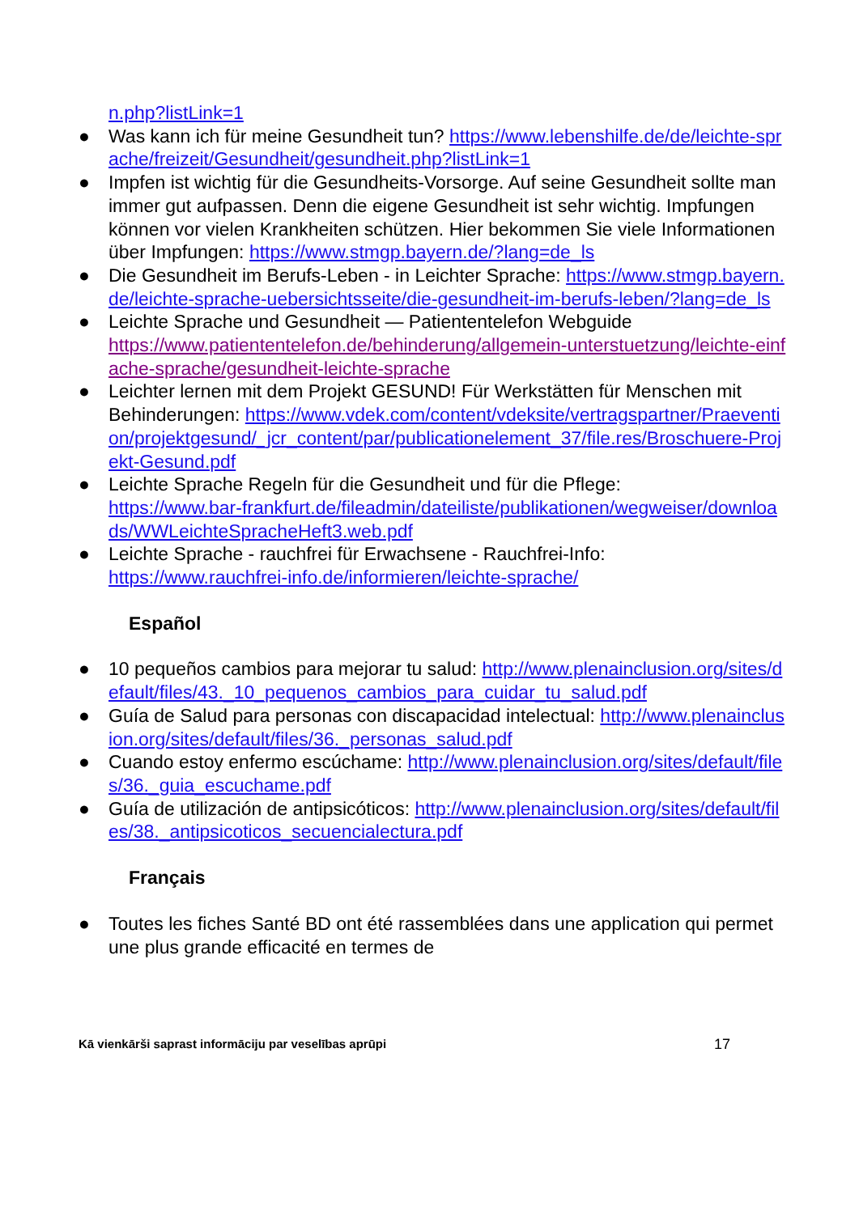n.php?listLink=1
● Was kann ich für meine Gesundheit tun? https://www.lebenshilfe.de/de/leichte-sprache/freizeit/Gesundheit/gesundheit.php?listLink=1
● Impfen ist wichtig für die Gesundheits-Vorsorge. Auf seine Gesundheit sollte man immer gut aufpassen. Denn die eigene Gesundheit ist sehr wichtig. Impfungen können vor vielen Krankheiten schützen. Hier bekommen Sie viele Informationen über Impfungen: https://www.stmgp.bayern.de/?lang=de_ls
● Die Gesundheit im Berufs-Leben - in Leichter Sprache: https://www.stmgp.bayern.de/leichte-sprache-uebersichtsseite/die-gesundheit-im-berufs-leben/?lang=de_ls
● Leichte Sprache und Gesundheit — Patiententelefon Webguide
https://www.patiententelefon.de/behinderung/allgemein-unterstuetzung/leichte-einfache-sprache/gesundheit-leichte-sprache
● Leichter lernen mit dem Projekt GESUND! Für Werkstätten für Menschen mit Behinderungen: https://www.vdek.com/content/vdeksite/vertragspartner/Praevention/projektgesund/_jcr_content/par/publicationelement_37/file.res/Broschuere-Projekt-Gesund.pdf
● Leichte Sprache Regeln für die Gesundheit und für die Pflege:
https://www.bar-frankfurt.de/fileadmin/dateiliste/publikationen/wegweiser/downloads/WWLeichteSpracheHeft3.web.pdf
● Leichte Sprache - rauchfrei für Erwachsene - Rauchfrei-Info:
https://www.rauchfrei-info.de/informieren/leichte-sprache/
Español
● 10 pequeños cambios para mejorar tu salud: http://www.plenainclusion.org/sites/default/files/43._10_pequenos_cambios_para_cuidar_tu_salud.pdf
● Guía de Salud para personas con discapacidad intelectual: http://www.plenainclusion.org/sites/default/files/36._personas_salud.pdf
● Cuando estoy enfermo escúchame: http://www.plenainclusion.org/sites/default/files/36._guia_escuchame.pdf
● Guía de utilización de antipsicóticos: http://www.plenainclusion.org/sites/default/files/38._antipsicoticos_secuencialectura.pdf
Français
● Toutes les fiches Santé BD ont été rassemblées dans une application qui permet une plus grande efficacité en termes de
Kā vienkārši saprast informāciju par veselības aprūpi 17